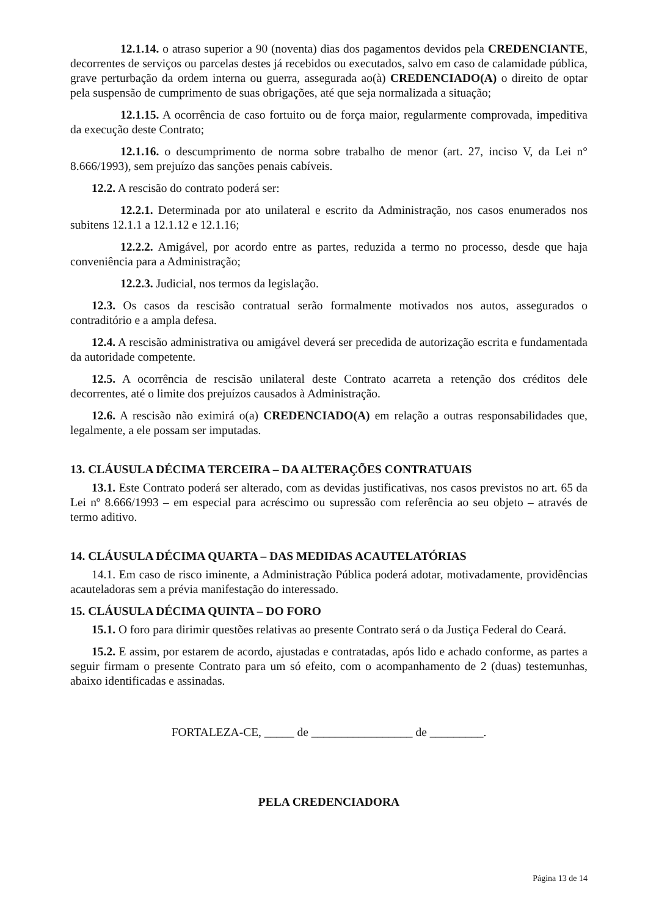12.1.14. o atraso superior a 90 (noventa) dias dos pagamentos devidos pela CREDENCIANTE, decorrentes de serviços ou parcelas destes já recebidos ou executados, salvo em caso de calamidade pública, grave perturbação da ordem interna ou guerra, assegurada ao(à) CREDENCIADO(A) o direito de optar pela suspensão de cumprimento de suas obrigações, até que seja normalizada a situação;
12.1.15. A ocorrência de caso fortuito ou de força maior, regularmente comprovada, impeditiva da execução deste Contrato;
12.1.16. o descumprimento de norma sobre trabalho de menor (art. 27, inciso V, da Lei n° 8.666/1993), sem prejuízo das sanções penais cabíveis.
12.2. A rescisão do contrato poderá ser:
12.2.1. Determinada por ato unilateral e escrito da Administração, nos casos enumerados nos subitens 12.1.1 a 12.1.12 e 12.1.16;
12.2.2. Amigável, por acordo entre as partes, reduzida a termo no processo, desde que haja conveniência para a Administração;
12.2.3. Judicial, nos termos da legislação.
12.3. Os casos da rescisão contratual serão formalmente motivados nos autos, assegurados o contraditório e a ampla defesa.
12.4. A rescisão administrativa ou amigável deverá ser precedida de autorização escrita e fundamentada da autoridade competente.
12.5. A ocorrência de rescisão unilateral deste Contrato acarreta a retenção dos créditos dele decorrentes, até o limite dos prejuízos causados à Administração.
12.6. A rescisão não eximirá o(a) CREDENCIADO(A) em relação a outras responsabilidades que, legalmente, a ele possam ser imputadas.
13. CLÁUSULA DÉCIMA TERCEIRA – DA ALTERAÇÕES CONTRATUAIS
13.1. Este Contrato poderá ser alterado, com as devidas justificativas, nos casos previstos no art. 65 da Lei nº 8.666/1993 – em especial para acréscimo ou supressão com referência ao seu objeto – através de termo aditivo.
14. CLÁUSULA DÉCIMA QUARTA – DAS MEDIDAS ACAUTELATÓRIAS
14.1. Em caso de risco iminente, a Administração Pública poderá adotar, motivadamente, providências acauteladoras sem a prévia manifestação do interessado.
15. CLÁUSULA DÉCIMA QUINTA – DO FORO
15.1. O foro para dirimir questões relativas ao presente Contrato será o da Justiça Federal do Ceará.
15.2. E assim, por estarem de acordo, ajustadas e contratadas, após lido e achado conforme, as partes a seguir firmam o presente Contrato para um só efeito, com o acompanhamento de 2 (duas) testemunhas, abaixo identificadas e assinadas.
FORTALEZA-CE, _____ de _________________ de _________.
PELA CREDENCIADORA
Página 13 de 14